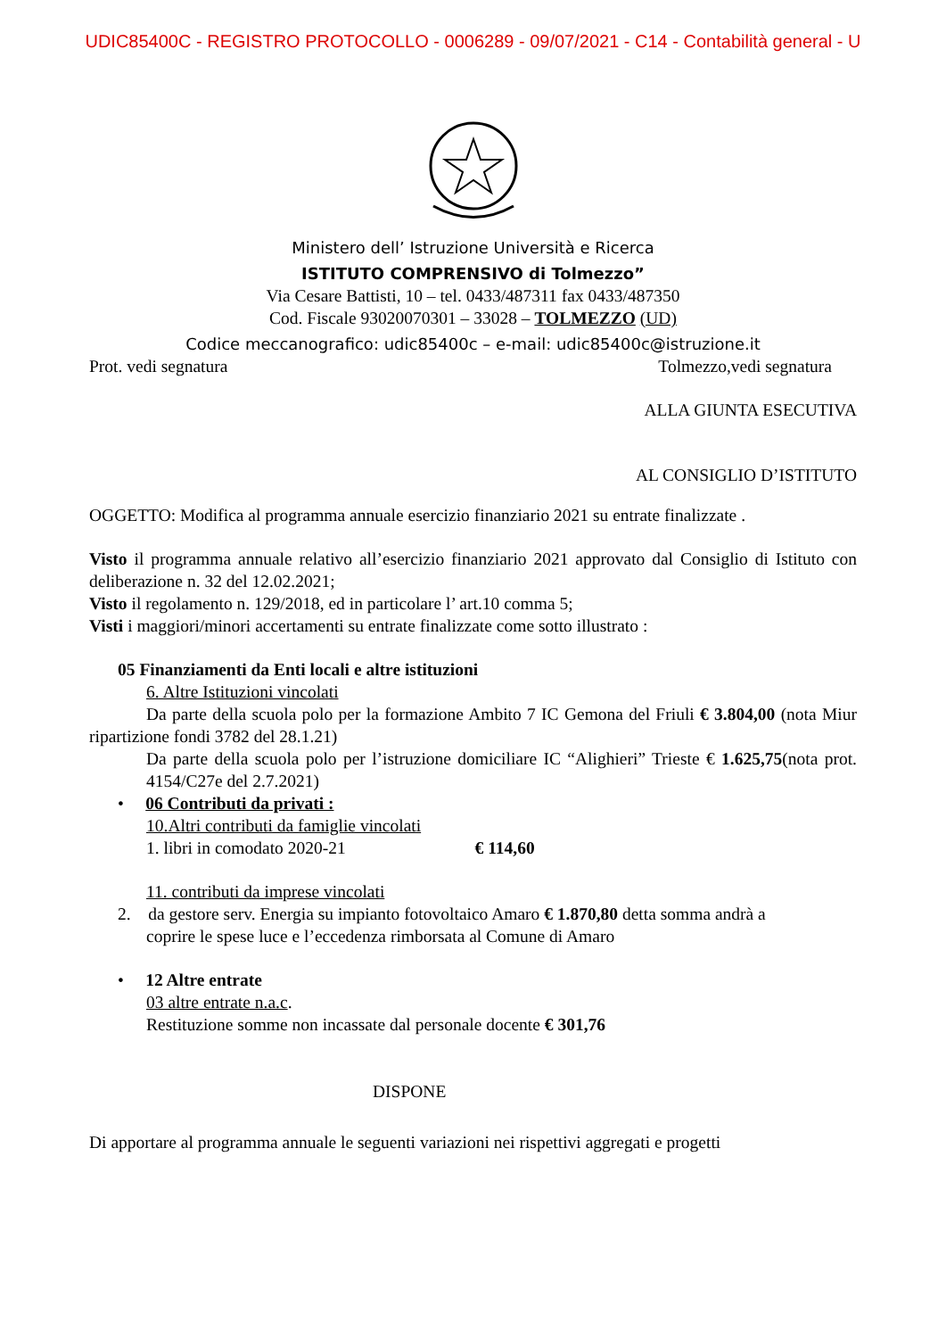UDIC85400C - REGISTRO PROTOCOLLO - 0006289 - 09/07/2021 - C14 - Contabilità general - U
Ministero dell’ Istruzione Università e Ricerca
ISTITUTO COMPRENSIVO di Tolmezzo”
Via Cesare Battisti, 10 – tel. 0433/487311 fax 0433/487350
Cod. Fiscale 93020070301 – 33028 – TOLMEZZO (UD)
Codice meccanografico: udic85400c – e-mail: udic85400c@istruzione.it
Prot. vedi segnatura Tolmezzo,vedi segnatura
ALLA GIUNTA ESECUTIVA
AL CONSIGLIO D’ISTITUTO
OGGETTO: Modifica al programma annuale esercizio finanziario 2021 su entrate finalizzate .
Visto il programma annuale relativo all’esercizio finanziario 2021 approvato dal Consiglio di Istituto con deliberazione n. 32 del 12.02.2021;
Visto il regolamento n. 129/2018, ed in particolare l’ art.10 comma 5;
Visti i maggiori/minori accertamenti su entrate finalizzate come sotto illustrato :
05 Finanziamenti da Enti locali e altre istituzioni
6. Altre Istituzioni vincolati
Da parte della scuola polo per la formazione Ambito 7 IC Gemona del Friuli € 3.804,00 (nota Miur ripartizione fondi 3782 del 28.1.21)
Da parte della scuola polo per l’istruzione domiciliare IC “Alighieri” Trieste € 1.625,75(nota prot. 4154/C27e del 2.7.2021)
• 06 Contributi da privati :
10.Altri contributi da famiglie vincolati
1. libri in comodato 2020-21 € 114,60
11. contributi da imprese vincolati
2. da gestore serv. Energia su impianto fotovoltaico Amaro € 1.870,80 detta somma andrà a
coprire le spese luce e l’eccedenza rimborsata al Comune di Amaro
• 12 Altre entrate
03 altre entrate n.a.c.
Restituzione somme non incassate dal personale docente € 301,76
DISPONE
Di apportare al programma annuale le seguenti variazioni nei rispettivi aggregati e progetti